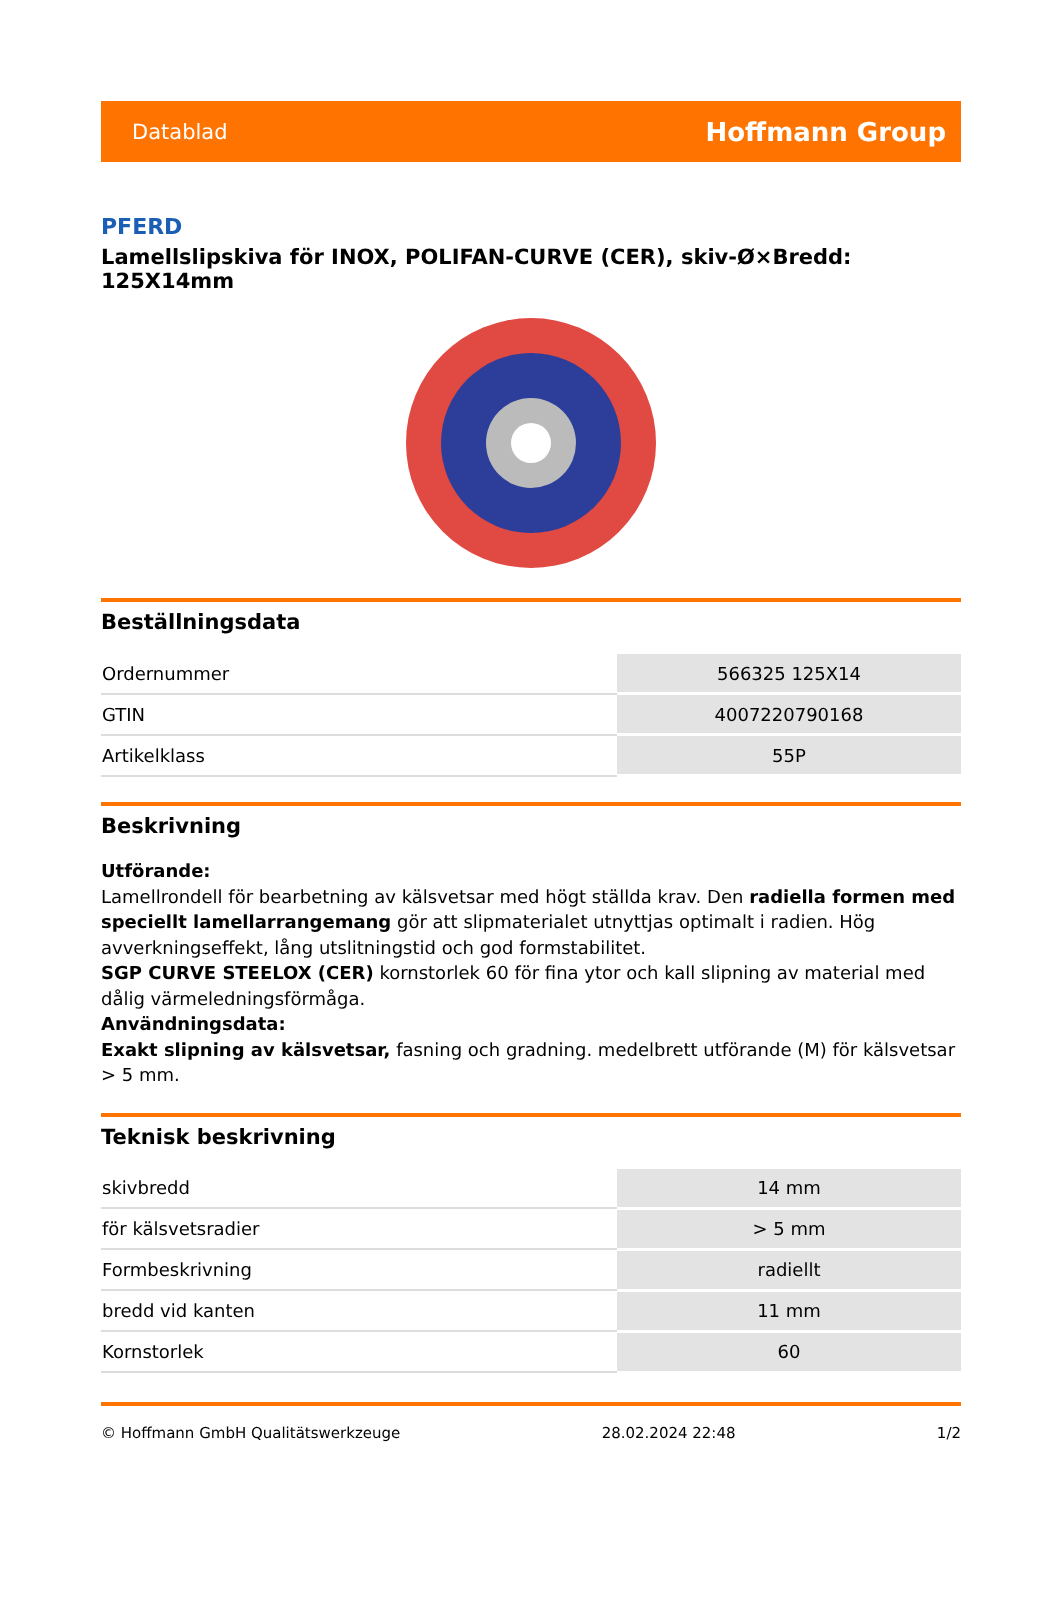Datablad Hoffmann Group
PFERD
Lamellslipskiva för INOX, POLIFAN-CURVE (CER), skiv-Ø×Bredd: 125X14mm
Beställningsdata
| Ordernummer | 566325 125X14 |
| GTIN | 4007220790168 |
| Artikelklass | 55P |
Beskrivning
Utförande:
Lamellrondell för bearbetning av kälsvetsar med högt ställda krav. Den radiella formen med speciellt lamellarrangemang gör att slipmaterialet utnyttjas optimalt i radien. Hög avverkningseffekt, lång utslitningstid och god formstabilitet.
SGP CURVE STEELOX (CER) kornstorlek 60 för fina ytor och kall slipning av material med dålig värmeledningsförmåga.
Användningsdata:
Exakt slipning av kälsvetsar, fasning och gradning. medelbrett utförande (M) för kälsvetsar > 5 mm.
Teknisk beskrivning
| skivbredd | 14 mm |
| för kälsvetsradier | > 5 mm |
| Formbeskrivning | radiellt |
| bredd vid kanten | 11 mm |
| Kornstorlek | 60 |
© Hoffmann GmbH Qualitätswerkzeuge 28.02.2024 22:48 1/2